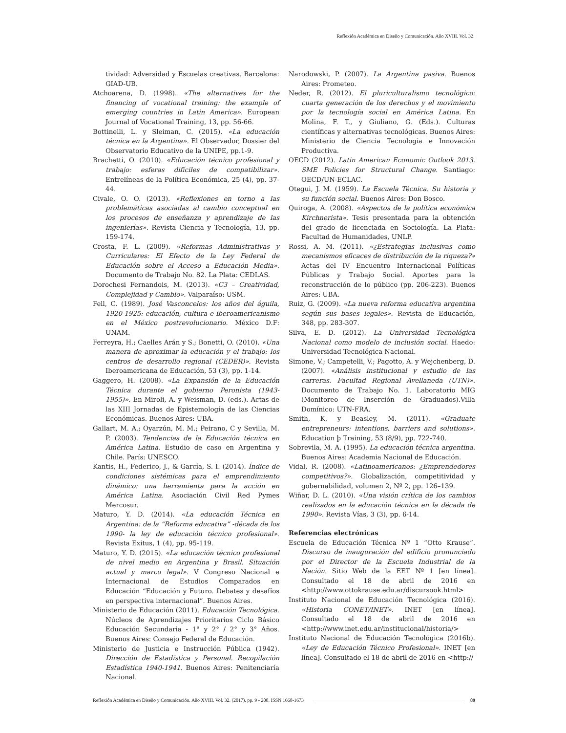Reflexión Académica en Diseño y Comunicación. Año XVIII. Vol. 32
tividad: Adversidad y Escuelas creativas. Barcelona: GIAD-UB.
Atchoarena, D. (1998). «The alternatives for the financing of vocational training: the example of emerging countries in Latin America». European Journal of Vocational Training, 13, pp. 56-66.
Bottinelli, L. y Sleiman, C. (2015). «La educación técnica en la Argentina». El Observador, Dossier del Observatorio Educativo de la UNIPE, pp.1-9.
Brachetti, O. (2010). «Educación técnico profesional y trabajo: esferas difíciles de compatibilizar». Entrelíneas de la Política Económica, 25 (4), pp. 37-44.
Civale, O. O. (2013). «Reflexiones en torno a las problemáticas asociadas al cambio conceptual en los procesos de enseñanza y aprendizaje de las ingenierías». Revista Ciencia y Tecnología, 13, pp. 159-174.
Crosta, F. L. (2009). «Reformas Administrativas y Curriculares: El Efecto de la Ley Federal de Educación sobre el Acceso a Educación Media». Documento de Trabajo No. 82. La Plata: CEDLAS.
Dorochesi Fernandois, M. (2013). «C3 – Creatividad, Complejidad y Cambio». Valparaíso: USM.
Fell, C. (1989). José Vasconcelos: los años del águila, 1920-1925: educación, cultura e iberoamericanismo en el México postrevolucionario. México D.F: UNAM.
Ferreyra, H.; Caelles Arán y S.; Bonetti, O. (2010). «Una manera de aproximar la educación y el trabajo: los centros de desarrollo regional (CEDER)». Revista Iberoamericana de Educación, 53 (3), pp. 1-14.
Gaggero, H. (2008). «La Expansión de la Educación Técnica durante el gobierno Peronista (1943-1955)». En Miroli, A. y Weisman, D. (eds.). Actas de las XIII Jornadas de Epistemología de las Ciencias Económicas. Buenos Aires: UBA.
Gallart, M. A.; Oyarzún, M. M.; Peirano, C y Sevilla, M. P. (2003). Tendencias de la Educación técnica en América Latina. Estudio de caso en Argentina y Chile. París: UNESCO.
Kantis, H., Federico, J., & García, S. I. (2014). Índice de condiciones sistémicas para el emprendimiento dinámico: una herramienta para la acción en América Latina. Asociación Civil Red Pymes Mercosur.
Maturo, Y. D. (2014). «La educación Técnica en Argentina: de la “Reforma educativa” -década de los 1990- la ley de educación técnico profesional». Revista Exitus, 1 (4), pp. 95-119.
Maturo, Y. D. (2015). «La educación técnico profesional de nivel medio en Argentina y Brasil. Situación actual y marco legal». V Congreso Nacional e Internacional de Estudios Comparados en Educación “Educación y Futuro. Debates y desafíos en perspectiva internacional”. Buenos Aires.
Ministerio de Educación (2011). Educación Tecnológica. Núcleos de Aprendizajes Prioritarios Ciclo Básico Educación Secundaria - 1° y 2° / 2° y 3° Años. Buenos Aires: Consejo Federal de Educación.
Ministerio de Justicia e Instrucción Pública (1942). Dirección de Estadística y Personal. Recopilación Estadística 1940-1941. Buenos Aires: Penitenciaría Nacional.
Narodowski, P. (2007). La Argentina pasiva. Buenos Aires: Prometeo.
Neder, R. (2012). El pluriculturalismo tecnológico: cuarta generación de los derechos y el movimiento por la tecnología social en América Latina. En Molina, F. T., y Giuliano, G. (Eds.). Culturas científicas y alternativas tecnológicas. Buenos Aires: Ministerio de Ciencia Tecnología e Innovación Productiva.
OECD (2012). Latin American Economic Outlook 2013. SME Policies for Structural Change. Santiago: OECD/UN-ECLAC.
Otegui, J. M. (1959). La Escuela Técnica. Su historia y su función social. Buenos Aires: Don Bosco.
Quiroga, A. (2008). «Aspectos de la política económica Kirchnerista». Tesis presentada para la obtención del grado de licenciada en Sociología. La Plata: Facultad de Humanidades, UNLP.
Rossi, A. M. (2011). «¿Estrategias inclusivas como mecanismos eficaces de distribución de la riqueza?» Actas del IV Encuentro Internacional Políticas Públicas y Trabajo Social. Aportes para la reconstrucción de lo público (pp. 206-223). Buenos Aires: UBA.
Ruiz, G. (2009). «La nueva reforma educativa argentina según sus bases legales». Revista de Educación, 348, pp. 283-307.
Silva, E. D. (2012). La Universidad Tecnológica Nacional como modelo de inclusión social. Haedo: Universidad Tecnológica Nacional.
Simone, V.; Campetelli, V.; Pagotto, A. y Wejchenberg, D. (2007). «Análisis institucional y estudio de las carreras. Facultad Regional Avellaneda (UTN)». Documento de Trabajo No. 1. Laboratorio MIG (Monitoreo de Inserción de Graduados).Villa Domínico: UTN-FRA.
Smith, K. y Beasley, M. (2011). «Graduate entrepreneurs: intentions, barriers and solutions». Education þ Training, 53 (8/9), pp. 722-740.
Sobrevila, M. A. (1995). La educación técnica argentina. Buenos Aires: Academia Nacional de Educación.
Vidal, R. (2008). «Latinoamericanos: ¿Emprendedores competitivos?». Globalización, competitividad y gobernabilidad, volumen 2, Nº 2, pp. 126–139.
Wiñar, D. L. (2010). «Una visión crítica de los cambios realizados en la educación técnica en la década de 1990». Revista Vías, 3 (3), pp. 6-14.
Referencias electrónicas
Escuela de Educación Técnica Nº 1 “Otto Krause”. Discurso de inauguración del edificio pronunciado por el Director de la Escuela Industrial de la Nación. Sitio Web de la EET Nº 1 [en línea]. Consultado el 18 de abril de 2016 en <http://www.ottokrause.edu.ar/discursook.html>
Instituto Nacional de Educación Tecnológica (2016). «Historia CONET/INET». INET [en línea]. Consultado el 18 de abril de 2016 en <http://www.inet.edu.ar/institucional/historia/>
Instituto Nacional de Educación Tecnológica (2016b). «Ley de Educación Técnico Profesional». INET [en línea]. Consultado el 18 de abril de 2016 en <http://
Reflexión Académica en Diseño y Comunicación. Año XVIII. Vol. 32. (2017). pp. 9 - 208. ISSN 1668-1673 89